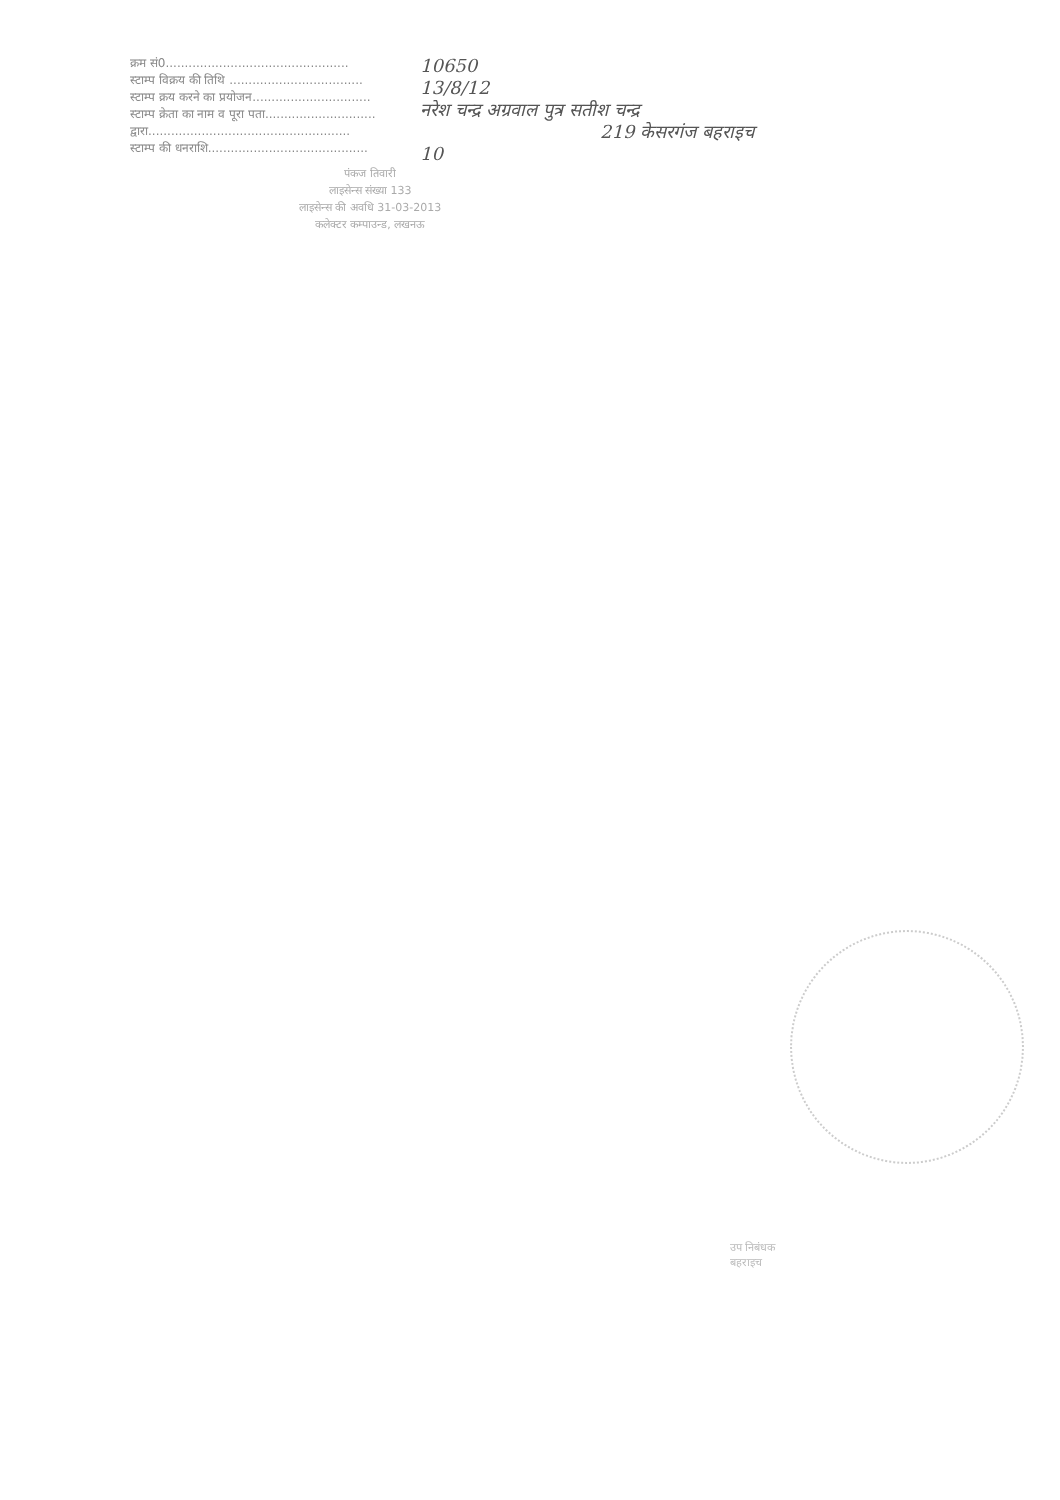क्रम सं0................................................
स्टाम्प विक्रय की तिथि ...................................
स्टाम्प क्रय करने का प्रयोजन...............................
स्टाम्प क्रेता का नाम व पूरा पता.............................
द्वारा.....................................................
स्टाम्प की धनराशि..........................................
पंकज तिवारी
लाइसेन्स संख्या 133
लाइसेन्स की अवधि 31-03-2013
कलेक्टर कम्पाउन्ड, लखनऊ
10650
13/8/12
नरेश चन्द्र अग्रवाल पुत्र सतीश चन्द्र
219 केसरगंज बहराइच
10
उप निबंधक
बहराइच